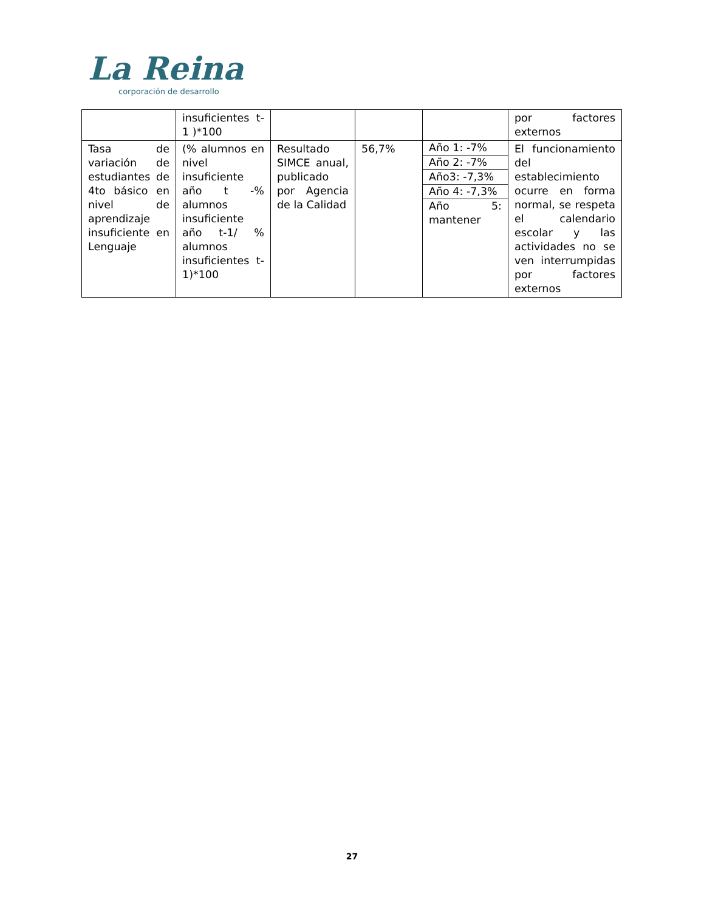La Reina
corporación de desarrollo
| | insuficientes t-1 )*100 | | | | por factores externos |
| Tasa de variación de estudiantes de 4to básico en nivel de aprendizaje insuficiente en Lenguaje | (% alumnos en nivel insuficiente año t -% alumnos insuficiente año t-1/ % alumnos insuficientes t-1)*100 | Resultado SIMCE anual, publicado por Agencia de la Calidad | 56,7% | Año 1: -7% Año 2: -7% Año3: -7,3% Año 4: -7,3% Año 5: mantener | El funcionamiento del establecimiento ocurre en forma normal, se respeta el calendario escolar y las actividades no se ven interrumpidas por factores externos |
27